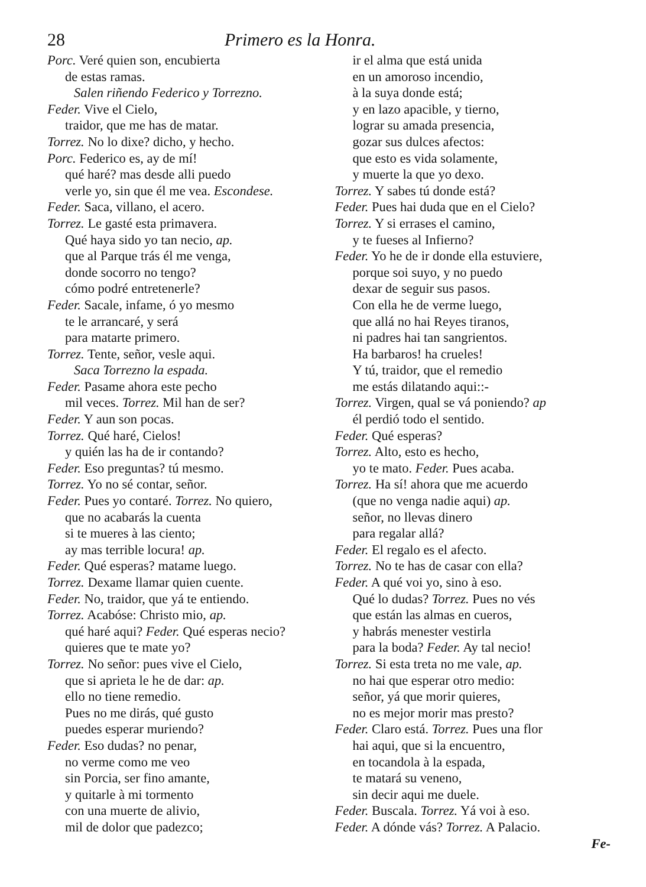28 Primero es la Honra.
Porc. Veré quien son, encubierta
de estas ramas.
Salen riñendo Federico y Torrezno.
Feder. Vive el Cielo,
traidor, que me has de matar.
Torrez. No lo dixe? dicho, y hecho.
Porc. Federico es, ay de mí!
qué haré? mas desde alli puedo
verle yo, sin que él me vea. Escondese.
Feder. Saca, villano, el acero.
Torrez. Le gasté esta primavera.
Qué haya sido yo tan necio, ap.
que al Parque trás él me venga,
donde socorro no tengo?
cómo podré entretenerle?
Feder. Sacale, infame, ó yo mesmo
te le arrancaré, y será
para matarte primero.
Torrez. Tente, señor, vesle aqui.
Saca Torrezno la espada.
Feder. Pasame ahora este pecho
mil veces. Torrez. Mil han de ser?
Feder. Y aun son pocas.
Torrez. Qué haré, Cielos!
y quién las ha de ir contando?
Feder. Eso preguntas? tú mesmo.
Torrez. Yo no sé contar, señor.
Feder. Pues yo contaré. Torrez. No quiero,
que no acabarás la cuenta
si te mueres à las ciento;
ay mas terrible locura! ap.
Feder. Qué esperas? matame luego.
Torrez. Dexame llamar quien cuente.
Feder. No, traidor, que yá te entiendo.
Torrez. Acabóse: Christo mio, ap.
qué haré aqui? Feder. Qué esperas necio?
quieres que te mate yo?
Torrez. No señor: pues vive el Cielo,
que si aprieta le he de dar: ap.
ello no tiene remedio.
Pues no me dirás, qué gusto
puedes esperar muriendo?
Feder. Eso dudas? no penar,
no verme como me veo
sin Porcia, ser fino amante,
y quitarle à mi tormento
con una muerte de alivio,
mil de dolor que padezco;
ir el alma que está unida
en un amoroso incendio,
à la suya donde está;
y en lazo apacible, y tierno,
lograr su amada presencia,
gozar sus dulces afectos:
que esto es vida solamente,
y muerte la que yo dexo.
Torrez. Y sabes tú donde está?
Feder. Pues hai duda que en el Cielo?
Torrez. Y si errases el camino,
y te fueses al Infierno?
Feder. Yo he de ir donde ella estuviere,
porque soi suyo, y no puedo
dexar de seguir sus pasos.
Con ella he de verme luego,
que allá no hai Reyes tiranos,
ni padres hai tan sangrientos.
Ha barbaros! ha crueles!
Y tú, traidor, que el remedio
me estás dilatando aqui::-
Torrez. Virgen, qual se vá poniendo? ap
él perdió todo el sentido.
Feder. Qué esperas?
Torrez. Alto, esto es hecho,
yo te mato. Feder. Pues acaba.
Torrez. Ha sí! ahora que me acuerdo
(que no venga nadie aqui) ap.
señor, no llevas dinero
para regalar allá?
Feder. El regalo es el afecto.
Torrez. No te has de casar con ella?
Feder. A qué voi yo, sino à eso.
Qué lo dudas? Torrez. Pues no vés
que están las almas en cueros,
y habrás menester vestirla
para la boda? Feder. Ay tal necio!
Torrez. Si esta treta no me vale, ap.
no hai que esperar otro medio:
señor, yá que morir quieres,
no es mejor morir mas presto?
Feder. Claro está. Torrez. Pues una flor
hai aqui, que si la encuentro,
en tocandola à la espada,
te matará su veneno,
sin decir aqui me duele.
Feder. Buscala. Torrez. Yá voi à eso.
Feder. A dónde vás? Torrez. A Palacio.
Fe-